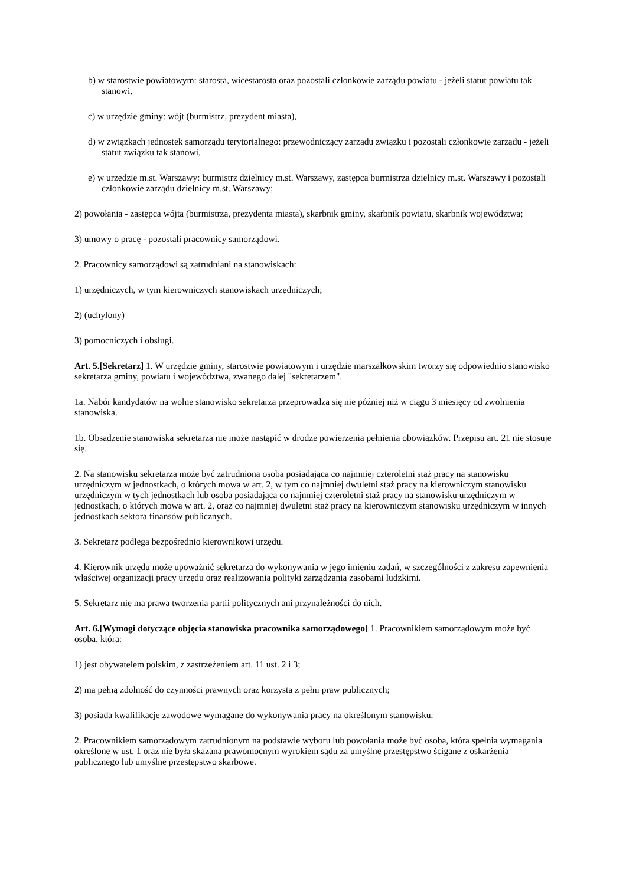b) w starostwie powiatowym: starosta, wicestarosta oraz pozostali członkowie zarządu powiatu - jeżeli statut powiatu tak stanowi,
c) w urzędzie gminy: wójt (burmistrz, prezydent miasta),
d) w związkach jednostek samorządu terytorialnego: przewodniczący zarządu związku i pozostali członkowie zarządu - jeżeli statut związku tak stanowi,
e) w urzędzie m.st. Warszawy: burmistrz dzielnicy m.st. Warszawy, zastępca burmistrza dzielnicy m.st. Warszawy i pozostali członkowie zarządu dzielnicy m.st. Warszawy;
2) powołania - zastępca wójta (burmistrza, prezydenta miasta), skarbnik gminy, skarbnik powiatu, skarbnik województwa;
3) umowy o pracę - pozostali pracownicy samorządowi.
2. Pracownicy samorządowi są zatrudniani na stanowiskach:
1) urzędniczych, w tym kierowniczych stanowiskach urzędniczych;
2) (uchylony)
3) pomocniczych i obsługi.
Art. 5.[Sekretarz] 1. W urzędzie gminy, starostwie powiatowym i urzędzie marszałkowskim tworzy się odpowiednio stanowisko sekretarza gminy, powiatu i województwa, zwanego dalej "sekretarzem".
1a. Nabór kandydatów na wolne stanowisko sekretarza przeprowadza się nie później niż w ciągu 3 miesięcy od zwolnienia stanowiska.
1b. Obsadzenie stanowiska sekretarza nie może nastąpić w drodze powierzenia pełnienia obowiązków. Przepisu art. 21 nie stosuje się.
2. Na stanowisku sekretarza może być zatrudniona osoba posiadająca co najmniej czteroletni staż pracy na stanowisku urzędniczym w jednostkach, o których mowa w art. 2, w tym co najmniej dwuletni staż pracy na kierowniczym stanowisku urzędniczym w tych jednostkach lub osoba posiadająca co najmniej czteroletni staż pracy na stanowisku urzędniczym w jednostkach, o których mowa w art. 2, oraz co najmniej dwuletni staż pracy na kierowniczym stanowisku urzędniczym w innych jednostkach sektora finansów publicznych.
3. Sekretarz podlega bezpośrednio kierownikowi urzędu.
4. Kierownik urzędu może upoważnić sekretarza do wykonywania w jego imieniu zadań, w szczególności z zakresu zapewnienia właściwej organizacji pracy urzędu oraz realizowania polityki zarządzania zasobami ludzkimi.
5. Sekretarz nie ma prawa tworzenia partii politycznych ani przynależności do nich.
Art. 6.[Wymogi dotyczące objęcia stanowiska pracownika samorządowego] 1. Pracownikiem samorządowym może być osoba, która:
1) jest obywatelem polskim, z zastrzeżeniem art. 11 ust. 2 i 3;
2) ma pełną zdolność do czynności prawnych oraz korzysta z pełni praw publicznych;
3) posiada kwalifikacje zawodowe wymagane do wykonywania pracy na określonym stanowisku.
2. Pracownikiem samorządowym zatrudnionym na podstawie wyboru lub powołania może być osoba, która spełnia wymagania określone w ust. 1 oraz nie była skazana prawomocnym wyrokiem sądu za umyślne przestępstwo ścigane z oskarżenia publicznego lub umyślne przestępstwo skarbowe.